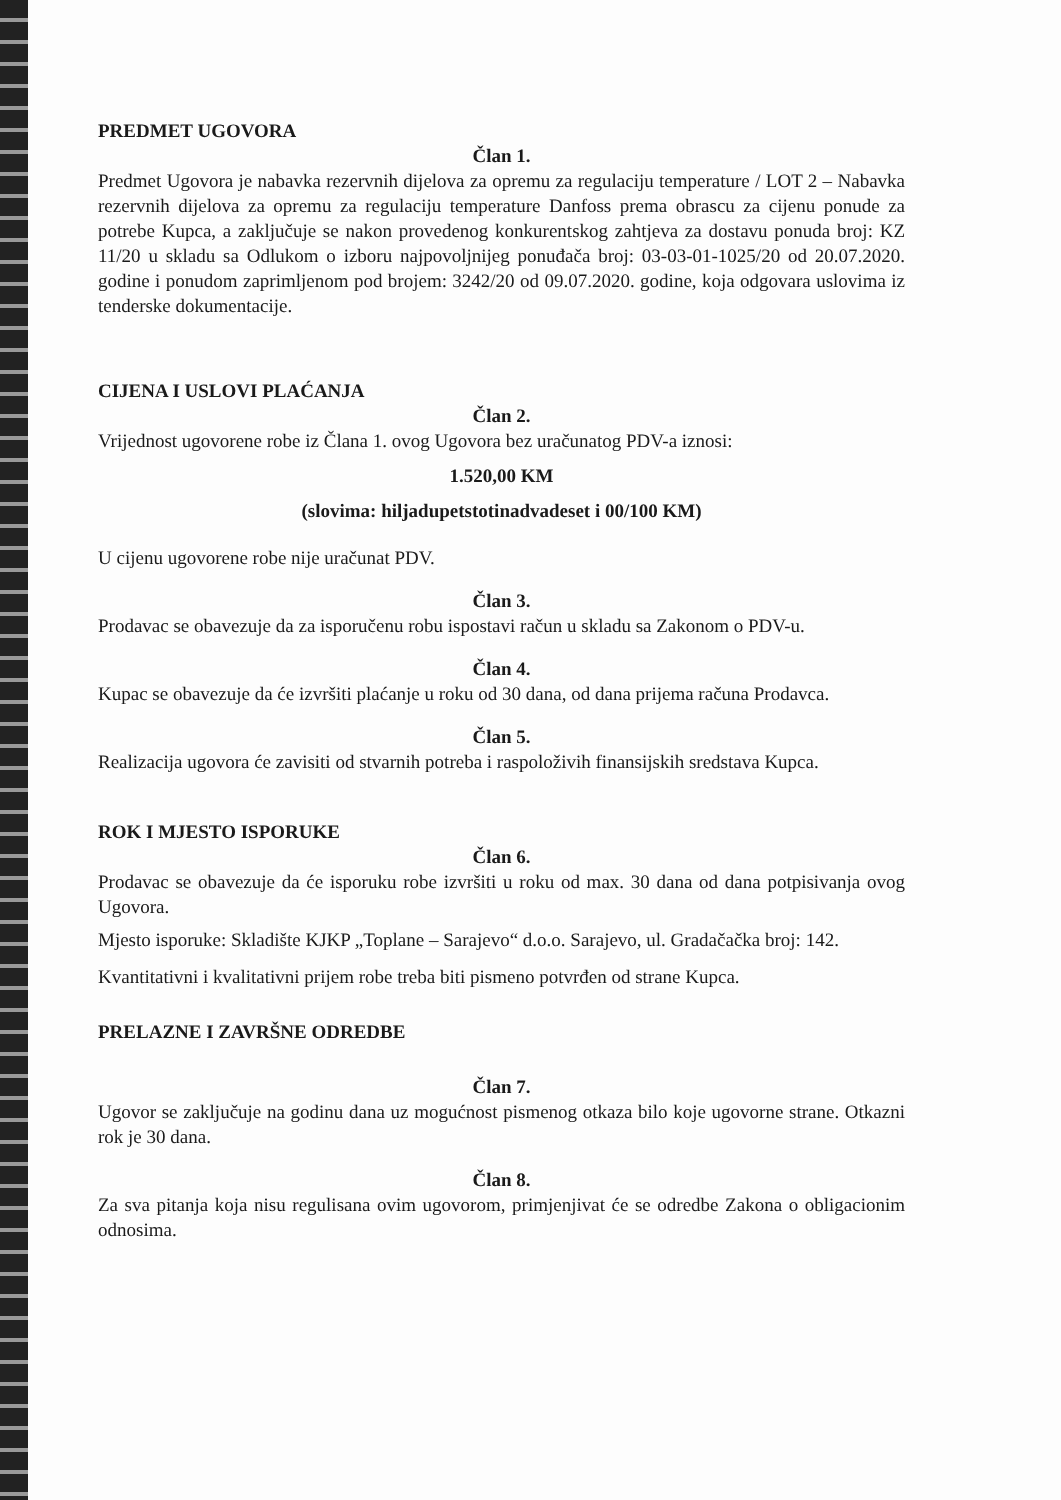PREDMET UGOVORA
Član 1.
Predmet Ugovora je nabavka rezervnih dijelova za opremu za regulaciju temperature / LOT 2 – Nabavka rezervnih dijelova za opremu za regulaciju temperature Danfoss prema obrascu za cijenu ponude za potrebe Kupca, a zaključuje se nakon provedenog konkurentskog zahtjeva za dostavu ponuda broj: KZ 11/20 u skladu sa Odlukom o izboru najpovoljnijeg ponuđača broj: 03-03-01-1025/20 od 20.07.2020. godine i ponudom zaprimljenom pod brojem: 3242/20 od 09.07.2020. godine, koja odgovara uslovima iz tenderske dokumentacije.
CIJENA I USLOVI PLAĆANJA
Član 2.
Vrijednost ugovorene robe iz Člana 1. ovog Ugovora bez uračunatog PDV-a iznosi:
1.520,00 KM
(slovima: hiljadupetstotinadvadeset i 00/100 KM)
U cijenu ugovorene robe nije uračunat PDV.
Član 3.
Prodavac se obavezuje da za isporučenu robu ispostavi račun u skladu sa Zakonom o PDV-u.
Član 4.
Kupac se obavezuje da će izvršiti plaćanje u roku od 30 dana, od dana prijema računa Prodavca.
Član 5.
Realizacija ugovora će zavisiti od stvarnih potreba i raspoloživih finansijskih sredstava Kupca.
ROK I MJESTO ISPORUKE
Član 6.
Prodavac se obavezuje da će isporuku robe izvršiti u roku od max. 30 dana od dana potpisivanja ovog Ugovora.
Mjesto isporuke: Skladište KJKP „Toplane – Sarajevo“ d.o.o. Sarajevo, ul. Gradačačka broj: 142.
Kvantitativni i kvalitativni prijem robe treba biti pismeno potvrđen od strane Kupca.
PRELAZNE I ZAVRŠNE ODREDBE
Član 7.
Ugovor se zaključuje na godinu dana uz mogućnost pismenog otkaza bilo koje ugovorne strane. Otkazni rok je 30 dana.
Član 8.
Za sva pitanja koja nisu regulisana ovim ugovorom, primjenjivat će se odredbe Zakona o obligacionim odnosima.